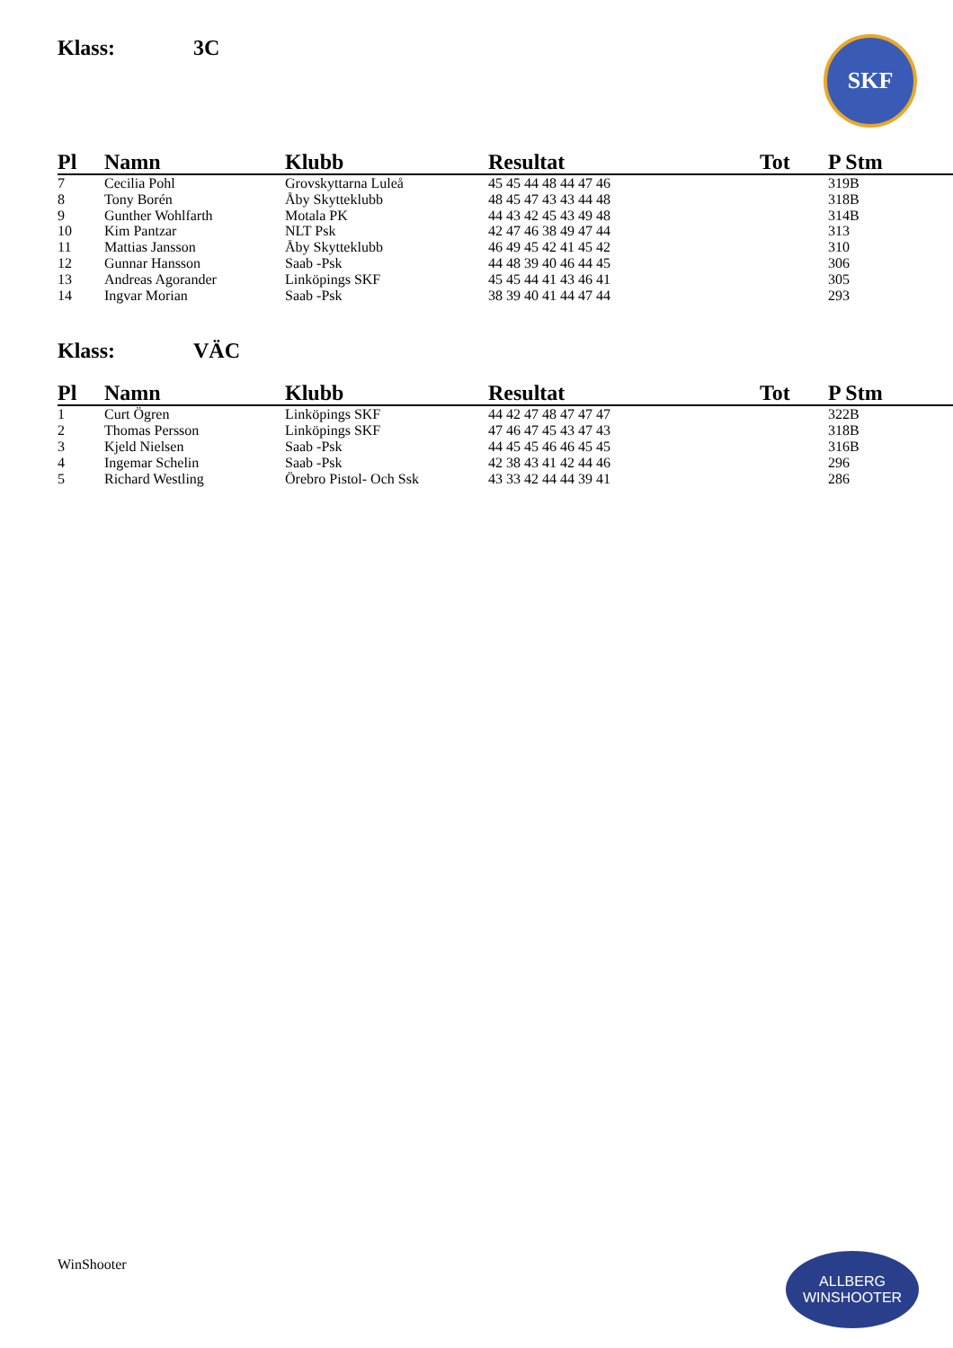SKF
Klass: 3C
| Pl | Namn | Klubb | Resultat | Tot | P Stm |
| --- | --- | --- | --- | --- | --- |
| 7 | Cecilia Pohl | Grovskyttarna Luleå | 45 45 44 48 44 47 46 | | 319B |
| 8 | Tony Borén | Åby Skytteklubb | 48 45 47 43 43 44 48 | | 318B |
| 9 | Gunther Wohlfarth | Motala PK | 44 43 42 45 43 49 48 | | 314B |
| 10 | Kim Pantzar | NLT Psk | 42 47 46 38 49 47 44 | | 313 |
| 11 | Mattias Jansson | Åby Skytteklubb | 46 49 45 42 41 45 42 | | 310 |
| 12 | Gunnar Hansson | Saab -Psk | 44 48 39 40 46 44 45 | | 306 |
| 13 | Andreas Agorander | Linköpings SKF | 45 45 44 41 43 46 41 | | 305 |
| 14 | Ingvar Morian | Saab -Psk | 38 39 40 41 44 47 44 | | 293 |
Klass: VÄC
| Pl | Namn | Klubb | Resultat | Tot | P Stm |
| --- | --- | --- | --- | --- | --- |
| 1 | Curt Ögren | Linköpings SKF | 44 42 47 48 47 47 47 | | 322B |
| 2 | Thomas Persson | Linköpings SKF | 47 46 47 45 43 47 43 | | 318B |
| 3 | Kjeld Nielsen | Saab -Psk | 44 45 45 46 46 45 45 | | 316B |
| 4 | Ingemar Schelin | Saab -Psk | 42 38 43 41 42 44 46 | | 296 |
| 5 | Richard Westling | Örebro Pistol- Och Ssk | 43 33 42 44 44 39 41 | | 286 |
WinShooter
ALLBERG
WINSHOOTER